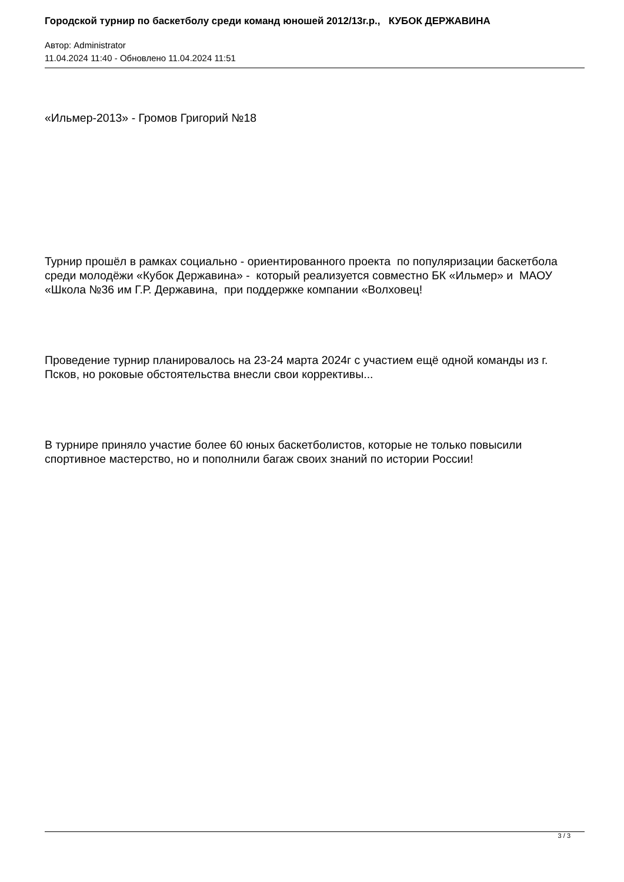Городской турнир по баскетболу среди команд юношей 2012/13г.р., КУБОК ДЕРЖАВИНА
Автор: Administrator
11.04.2024 11:40 - Обновлено 11.04.2024 11:51
«Ильмер-2013» - Громов Григорий №18
Турнир прошёл в рамках социально - ориентированного проекта по популяризации баскетбола среди молодёжи «Кубок Державина» - который реализуется совместно БК «Ильмер» и МАОУ «Школа №36 им Г.Р. Державина, при поддержке компании «Волховец!
Проведение турнир планировалось на 23-24 марта 2024г с участием ещё одной команды из г. Псков, но роковые обстоятельства внесли свои коррективы...
В турнире приняло участие более 60 юных баскетболистов, которые не только повысили спортивное мастерство, но и пополнили багаж своих знаний по истории России!
3 / 3